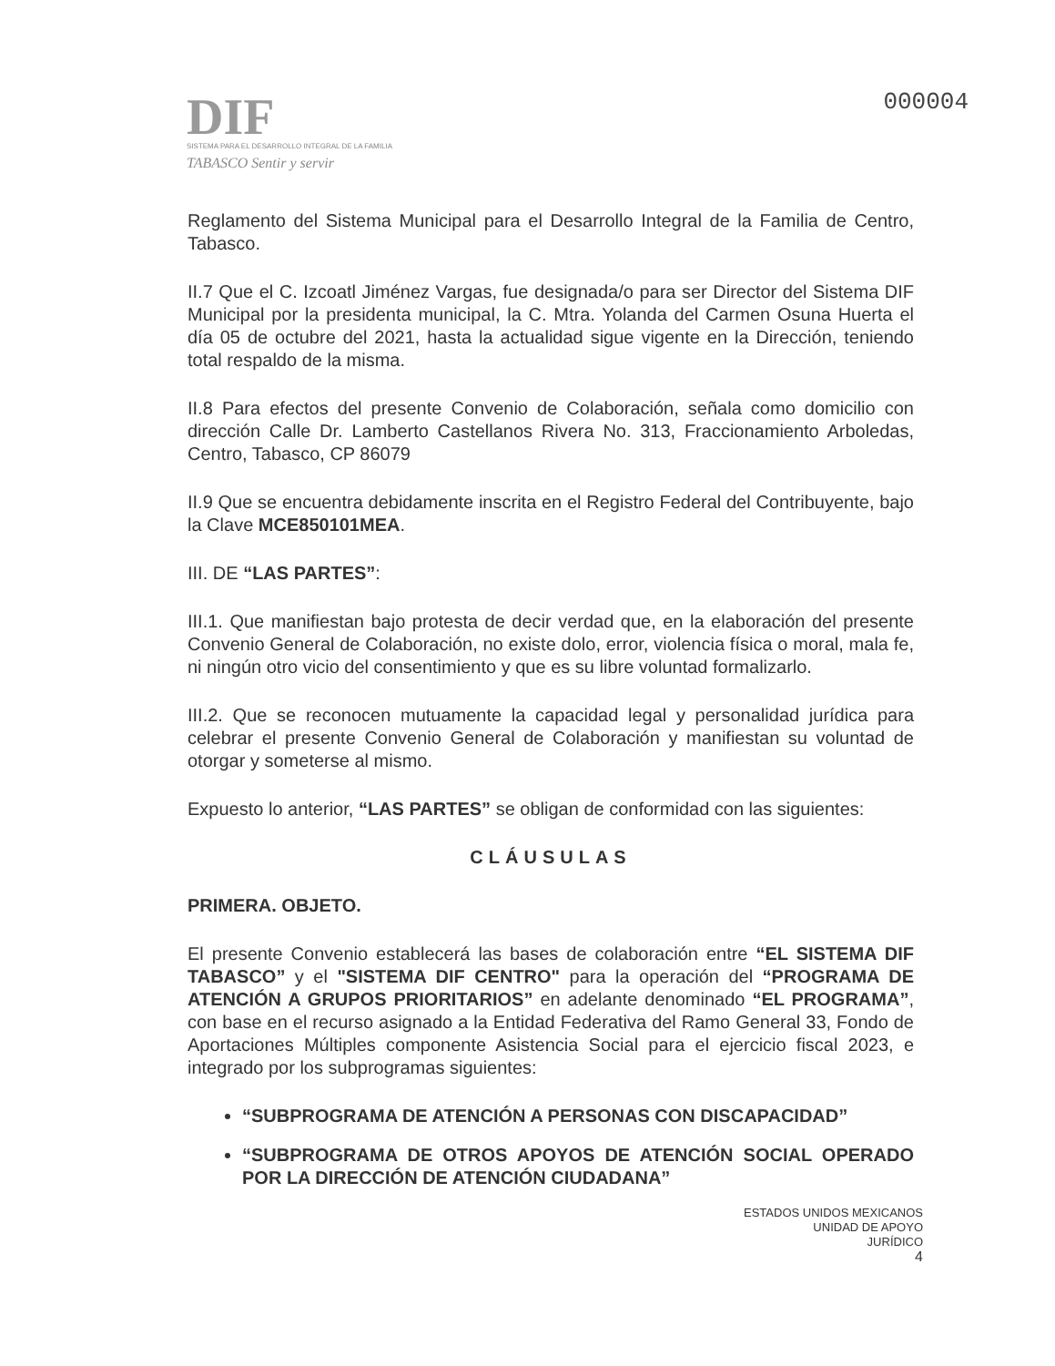DIF
SISTEMA PARA EL DESARROLLO INTEGRAL DE LA FAMILIA
TABASCO Sentir y servir
000004
Reglamento del Sistema Municipal para el Desarrollo Integral de la Familia de Centro, Tabasco.
II.7 Que el C. Izcoatl Jiménez Vargas, fue designada/o para ser Director del Sistema DIF Municipal por la presidenta municipal, la C. Mtra. Yolanda del Carmen Osuna Huerta el día 05 de octubre del 2021, hasta la actualidad sigue vigente en la Dirección, teniendo total respaldo de la misma.
II.8 Para efectos del presente Convenio de Colaboración, señala como domicilio con dirección Calle Dr. Lamberto Castellanos Rivera No. 313, Fraccionamiento Arboledas, Centro, Tabasco, CP 86079
II.9 Que se encuentra debidamente inscrita en el Registro Federal del Contribuyente, bajo la Clave MCE850101MEA.
III. DE “LAS PARTES”:
III.1. Que manifiestan bajo protesta de decir verdad que, en la elaboración del presente Convenio General de Colaboración, no existe dolo, error, violencia física o moral, mala fe, ni ningún otro vicio del consentimiento y que es su libre voluntad formalizarlo.
III.2. Que se reconocen mutuamente la capacidad legal y personalidad jurídica para celebrar el presente Convenio General de Colaboración y manifiestan su voluntad de otorgar y someterse al mismo.
Expuesto lo anterior, “LAS PARTES” se obligan de conformidad con las siguientes:
CLÁUSULAS
PRIMERA. OBJETO.
El presente Convenio establecerá las bases de colaboración entre “EL SISTEMA DIF TABASCO” y el "SISTEMA DIF CENTRO" para la operación del “PROGRAMA DE ATENCIÓN A GRUPOS PRIORITARIOS” en adelante denominado “EL PROGRAMA”, con base en el recurso asignado a la Entidad Federativa del Ramo General 33, Fondo de Aportaciones Múltiples componente Asistencia Social para el ejercicio fiscal 2023, e integrado por los subprogramas siguientes:
“SUBPROGRAMA DE ATENCIÓN A PERSONAS CON DISCAPACIDAD”
“SUBPROGRAMA DE OTROS APOYOS DE ATENCIÓN SOCIAL OPERADO POR LA DIRECCIÓN DE ATENCIÓN CIUDADANA”
ESTADOS UNIDOS MEXICANOS
UNIDAD DE APOYO
JURÍDICO
4